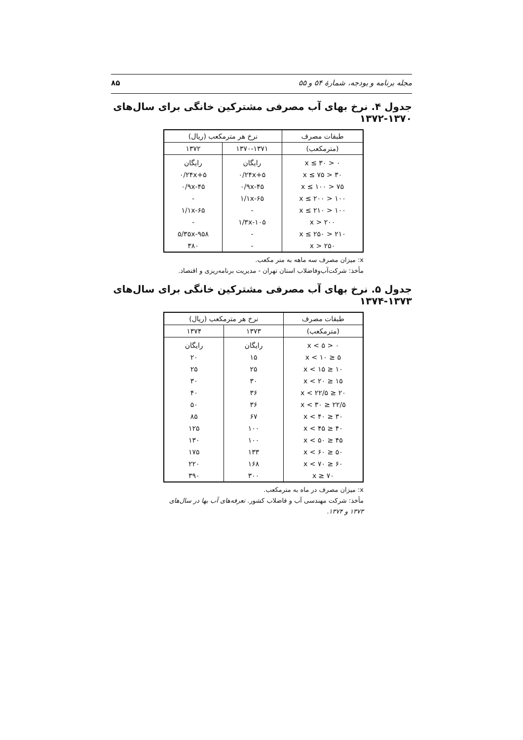مجله برنامه و بودجه، شمارهٔ ۵۴ و ۵۵ ۸۵
جدول ۴. نرخ بهای آب مصرفی مشترکین خانگی برای سال‌های ۱۳۷۰-۱۳۷۲
| طبقات مصرف | نرخ هر مترمکعب (ریال) | |
| --- | --- | --- |
| (مترمکعب) | ۱۳۷۰-۱۳۷۱ | ۱۳۷۲ |
| ۰ < x ≤ ۳۰ | رایگان | رایگان |
| ۳۰ < x ≤ ۷۵ | ۰/۲۴x+۵ | ۰/۲۴x+۵ |
| ۷۵ < x ≤ ۱۰۰ | ۰/۹x-۴۵ | ۰/۹x-۴۵ |
| ۱۰۰ < x ≤ ۲۰۰ | ۱/۱x-۶۵ | - |
| ۱۰۰ < x ≤ ۲۱۰ | - | ۱/۱x-۶۵ |
| ۲۰۰ < x | ۱/۳x-۱۰۵ | - |
| ۲۱۰ < x ≤ ۲۵۰ | - | ۵/۳۵x-۹۵۸ |
| ۲۵۰ < x | - | ۳۸۰ |
x: میزان مصرف سه ماهه به متر مکعب.
مأخذ: شرکت‌آب‌وفاضلاب استان تهران - مدیریت برنامه‌ریزی و اقتصاد.
جدول ۵. نرخ بهای آب مصرفی مشترکین خانگی برای سال‌های ۱۳۷۳-۱۳۷۴
| طبقات مصرف | نرخ هر مترمکعب (ریال) | |
| --- | --- | --- |
| (مترمکعب) | ۱۳۷۳ | ۱۳۷۴ |
| ۰ < x < ۵ | رایگان | رایگان |
| ۵ ≤ x < ۱۰ | ۱۵ | ۲۰ |
| ۱۰ ≤ x < ۱۵ | ۲۵ | ۲۵ |
| ۱۵ ≤ x < ۲۰ | ۳۰ | ۳۰ |
| ۲۰ ≤ x < ۲۲/۵ | ۳۶ | ۴۰ |
| ۲۲/۵ ≤ x < ۳۰ | ۳۶ | ۵۰ |
| ۳۰ ≤ x < ۴۰ | ۶۷ | ۸۵ |
| ۴۰ ≤ x < ۴۵ | ۱۰۰ | ۱۲۵ |
| ۴۵ ≤ x < ۵۰ | ۱۰۰ | ۱۳۰ |
| ۵۰ ≤ x < ۶۰ | ۱۳۳ | ۱۷۵ |
| ۶۰ ≤ x < ۷۰ | ۱۶۸ | ۲۲۰ |
| ۷۰ ≤ x | ۳۰۰ | ۳۹۰ |
x: میزان مصرف در ماه به مترمکعب.
مأخذ: شرکت مهندسی آب و فاضلاب کشور. تعرفه‌های آب بها در سال‌های ۱۳۷۳ و ۱۳۷۴.